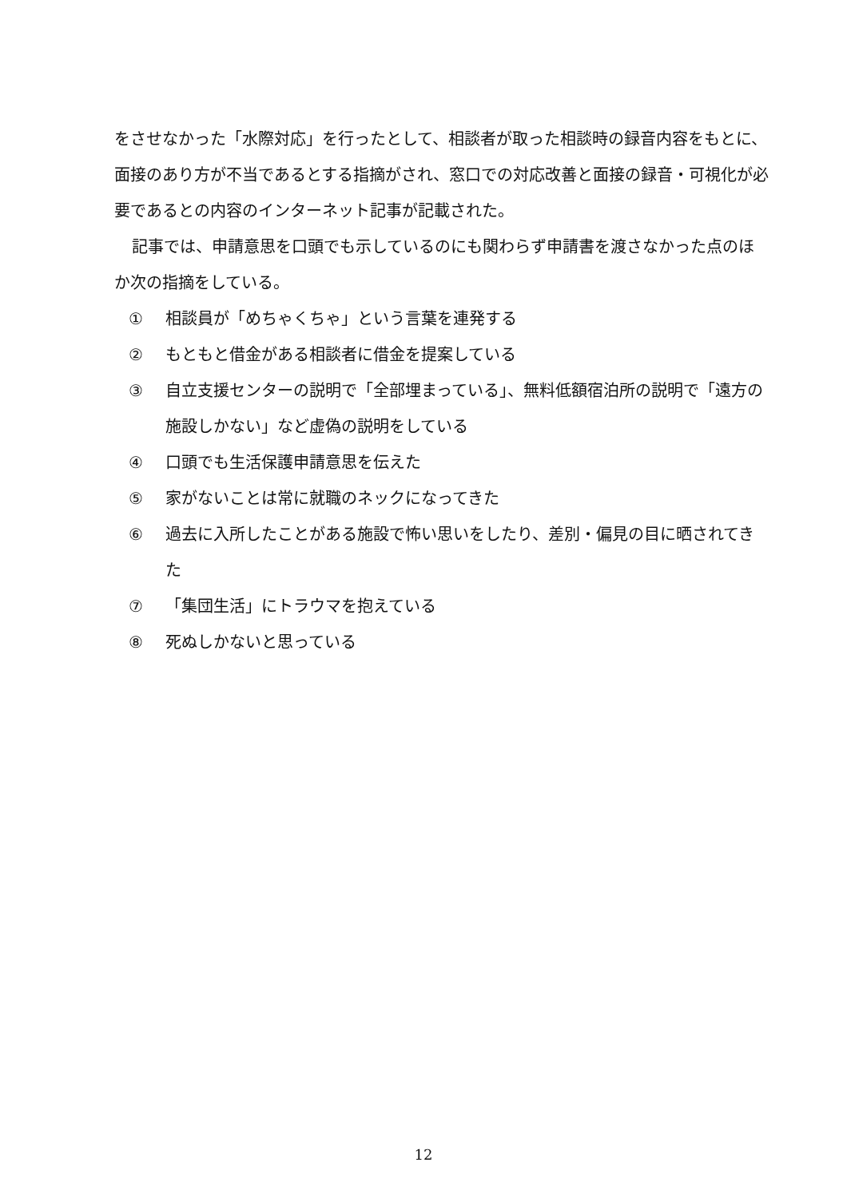をさせなかった「水際対応」を行ったとして、相談者が取った相談時の録音内容をもとに、面接のあり方が不当であるとする指摘がされ、窓口での対応改善と面接の録音・可視化が必要であるとの内容のインターネット記事が記載された。
記事では、申請意思を口頭でも示しているのにも関わらず申請書を渡さなかった点のほか次の指摘をしている。
① 相談員が「めちゃくちゃ」という言葉を連発する
② もともと借金がある相談者に借金を提案している
③ 自立支援センターの説明で「全部埋まっている」、無料低額宿泊所の説明で「遠方の施設しかない」など虚偽の説明をしている
④ 口頭でも生活保護申請意思を伝えた
⑤ 家がないことは常に就職のネックになってきた
⑥ 過去に入所したことがある施設で怖い思いをしたり、差別・偏見の目に晒されてきた
⑦ 「集団生活」にトラウマを抱えている
⑧ 死ぬしかないと思っている
12